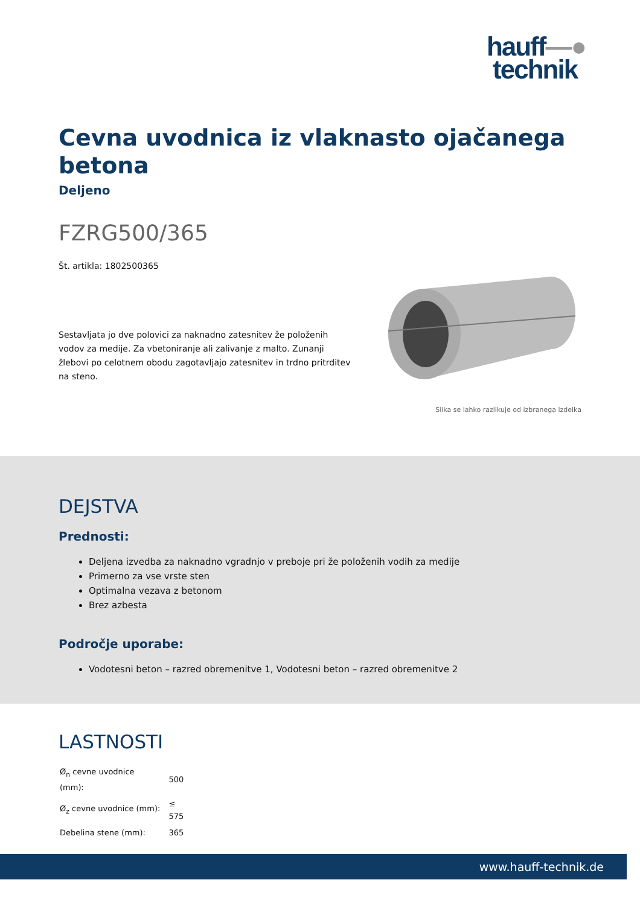hauff—●
technik
Cevna uvodnica iz vlaknasto ojačanega betona
Deljeno
FZRG500/365
Št. artikla: 1802500365
Sestavljata jo dve polovici za naknadno zatesnitev že položenih vodov za medije. Za vbetoniranje ali zalivanje z malto. Zunanji žlebovi po celotnem obodu zagotavljajo zatesnitev in trdno pritrditev na steno.
Slika se lahko razlikuje od izbranega izdelka
DEJSTVA
Prednosti:
Deljena izvedba za naknadno vgradnjo v preboje pri že položenih vodih za medije
Primerno za vse vrste sten
Optimalna vezava z betonom
Brez azbesta
Področje uporabe:
Vodotesni beton – razred obremenitve 1, Vodotesni beton – razred obremenitve 2
LASTNOSTI
| Ø<sub>n</sub> cevne uvodnice (mm): | 500 |
| Ø<sub>z</sub> cevne uvodnice (mm): | ≤ 575 |
| Debelina stene (mm): | 365 |
www.hauff-technik.de